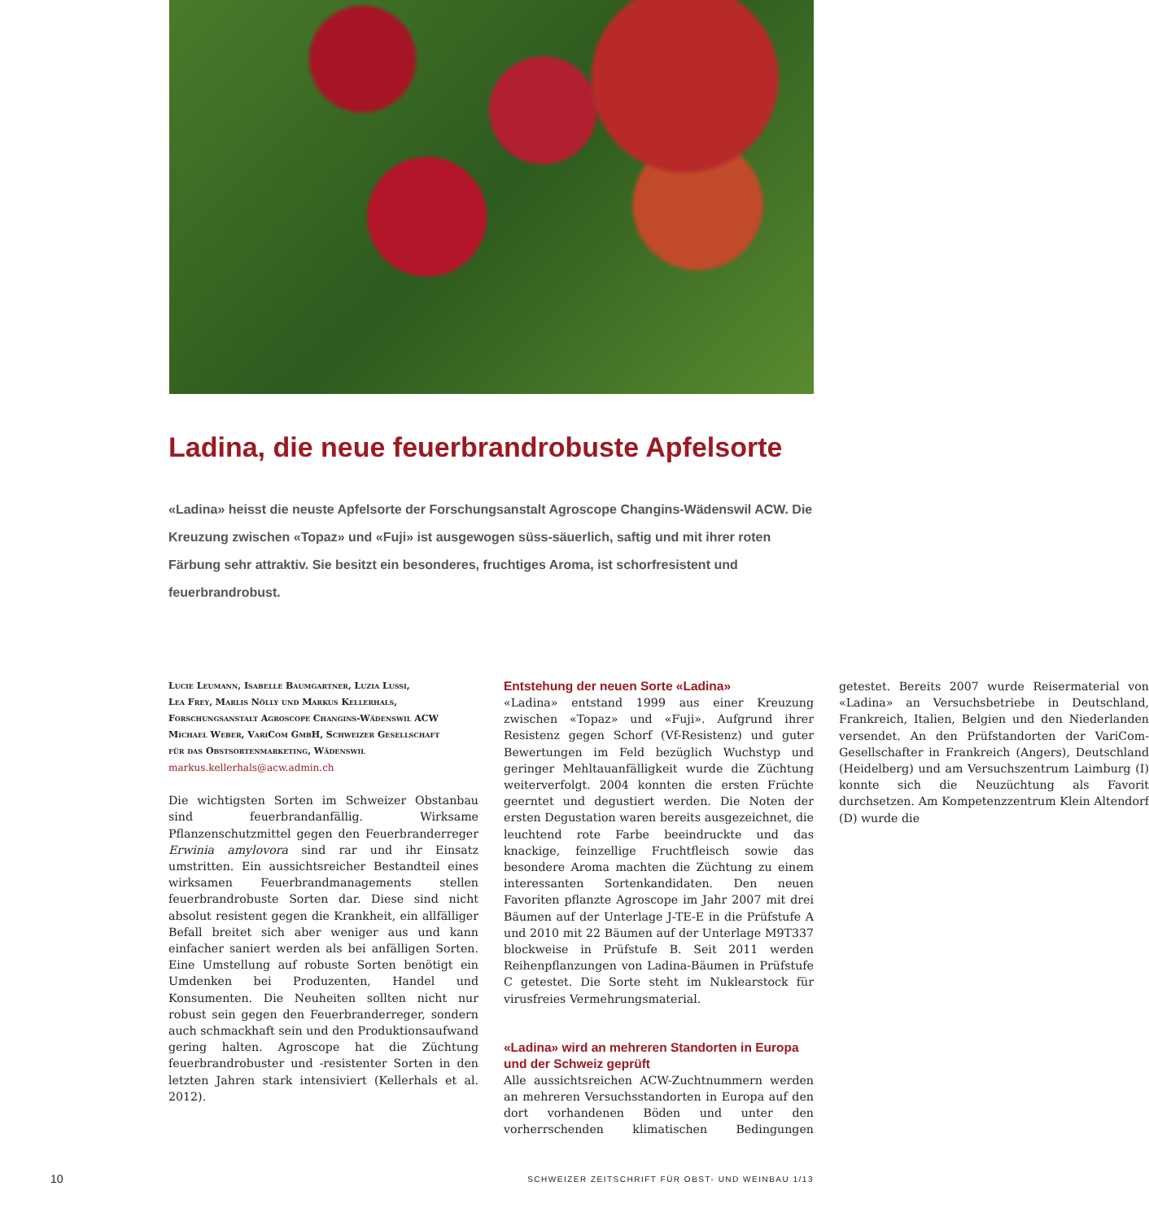Ladina, die neue feuerbrandrobuste Apfelsorte
«Ladina» heisst die neuste Apfelsorte der Forschungsanstalt Agroscope Changins-Wädenswil ACW. Die Kreuzung zwischen «Topaz» und «Fuji» ist ausgewogen süss-säuerlich, saftig und mit ihrer roten Färbung sehr attraktiv. Sie besitzt ein besonderes, fruchtiges Aroma, ist schorfresistent und feuerbrandrobust.
Lucie Leumann, Isabelle Baumgartner, Luzia Lussi,
Lea Frey, Marlis Nölly und Markus Kellerhals,
Forschungsanstalt Agroscope Changins-Wädenswil ACW
Michael Weber, VariCom GmbH, Schweizer Gesellschaft
für das Obstsortenmarketing, Wädenswil
markus.kellerhals@acw.admin.ch
Die wichtigsten Sorten im Schweizer Obstanbau sind feuerbrandanfällig. Wirksame Pflanzenschutzmittel gegen den Feuerbranderreger Erwinia amylovora sind rar und ihr Einsatz umstritten. Ein aussichtsreicher Bestandteil eines wirksamen Feuerbrandmanagements stellen feuerbrandrobuste Sorten dar. Diese sind nicht absolut resistent gegen die Krankheit, ein allfälliger Befall breitet sich aber weniger aus und kann einfacher saniert werden als bei anfälligen Sorten. Eine Umstellung auf robuste Sorten benötigt ein Umdenken bei Produzenten, Handel und Konsumenten. Die Neuheiten sollten nicht nur robust sein gegen den Feuerbranderreger, sondern auch schmackhaft sein und den Produktionsaufwand gering halten. Agroscope hat die Züchtung feuerbrandrobuster und -resistenter Sorten in den letzten Jahren stark intensiviert (Kellerhals et al. 2012).
Entstehung der neuen Sorte «Ladina»
«Ladina» entstand 1999 aus einer Kreuzung zwischen «Topaz» und «Fuji». Aufgrund ihrer Resistenz gegen Schorf (Vf-Resistenz) und guter Bewertungen im Feld bezüglich Wuchstyp und geringer Mehltauanfälligkeit wurde die Züchtung weiterverfolgt. 2004 konnten die ersten Früchte geerntet und degustiert werden. Die Noten der ersten Degustation waren bereits ausgezeichnet, die leuchtend rote Farbe beeindruckte und das knackige, feinzellige Fruchtfleisch sowie das besondere Aroma machten die Züchtung zu einem interessanten Sortenkandidaten. Den neuen Favoriten pflanzte Agroscope im Jahr 2007 mit drei Bäumen auf der Unterlage J-TE-E in die Prüfstufe A und 2010 mit 22 Bäumen auf der Unterlage M9T337 blockweise in Prüfstufe B. Seit 2011 werden Reihenpflanzungen von Ladina-Bäumen in Prüfstufe C getestet. Die Sorte steht im Nuklearstock für virusfreies Vermehrungsmaterial.
«Ladina» wird an mehreren Standorten in Europa und der Schweiz geprüft
Alle aussichtsreichen ACW-Zuchtnummern werden an mehreren Versuchsstandorten in Europa auf den dort vorhandenen Böden und unter den vorherrschenden klimatischen Bedingungen getestet. Bereits 2007 wurde Reisermaterial von «Ladina» an Versuchsbetriebe in Deutschland, Frankreich, Italien, Belgien und den Niederlanden versendet. An den Prüfstandorten der VariCom-Gesellschafter in Frankreich (Angers), Deutschland (Heidelberg) und am Versuchszentrum Laimburg (I) konnte sich die Neuzüchtung als Favorit durchsetzen. Am Kompetenzzentrum Klein Altendorf (D) wurde die
10
SCHWEIZER ZEITSCHRIFT FÜR OBST- UND WEINBAU 1/13